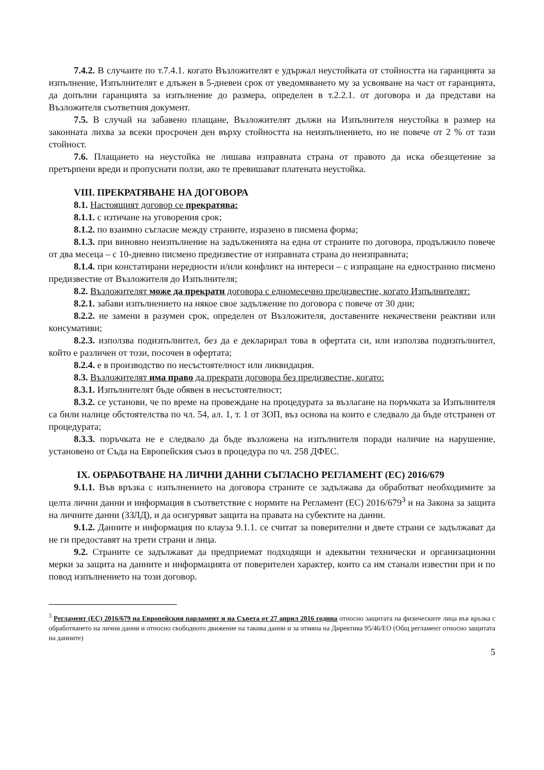7.4.2. В случаите по т.7.4.1. когато Възложителят е удържал неустойката от стойността на гаранцията за изпълнение, Изпълнителят е длъжен в 5-дневен срок от уведомяването му за усвояване на част от гаранцията, да допълни гаранцията за изпълнение до размера, определен в т.2.2.1. от договора и да представи на Възложителя съответния документ.
7.5. В случай на забавено плащане, Възложителят дължи на Изпълнителя неустойка в размер на законната лихва за всеки просрочен ден върху стойността на неизпълнението, но не повече от 2 % от тази стойност.
7.6. Плащането на неустойка не лишава изправната страна от правото да иска обезщетение за претърпени вреди и пропуснати ползи, ако те превишават платената неустойка.
VIII. ПРЕКРАТЯВАНЕ НА ДОГОВОРА
8.1. Настоящият договор се прекратява:
8.1.1. с изтичане на уговорения срок;
8.1.2. по взаимно съгласие между страните, изразено в писмена форма;
8.1.3. при виновно неизпълнение на задълженията на една от страните по договора, продължило повече от два месеца – с 10-дневно писмено предизвестие от изправната страна до неизправната;
8.1.4. при констатирани нередности и/или конфликт на интереси – с изпращане на едностранно писмено предизвестие от Възложителя до Изпълнителя;
8.2. Възложителят може да прекрати договора с едномесечно предизвестие, когато Изпълнителят:
8.2.1. забави изпълнението на някое свое задължение по договора с повече от 30 дни;
8.2.2. не замени в разумен срок, определен от Възложителя, доставените некачествени реактиви или консумативи;
8.2.3. използва подизпълнител, без да е декларирал това в офертата си, или използва подизпълнител, който е различен от този, посочен в офертата;
8.2.4. е в производство по несъстоятелност или ликвидация.
8.3. Възложителят има право да прекрати договора без предизвестие, когато:
8.3.1. Изпълнителят бъде обявен в несъстоятелност;
8.3.2. се установи, че по време на провеждане на процедурата за възлагане на поръчката за Изпълнителя са били налице обстоятелства по чл. 54, ал. 1, т. 1 от ЗОП, въз основа на които е следвало да бъде отстранен от процедурата;
8.3.3. поръчката не е следвало да бъде възложена на изпълнителя поради наличие на нарушение, установено от Съда на Европейския съюз в процедура по чл. 258 ДФЕС.
IX. ОБРАБОТВАНЕ НА ЛИЧНИ ДАННИ СЪГЛАСНО РЕГЛАМЕНТ (ЕС) 2016/679
9.1.1. Във връзка с изпълнението на договора страните се задължава да обработват необходимите за целта лични данни и информация в съответствие с нормите на Регламент (ЕС) 2016/679<sup>3</sup> и на Закона за защита на личните данни (ЗЗЛД), и да осигуряват защита на правата на субектите на данни.
9.1.2. Данните и информация по клауза 9.1.1. се считат за поверителни и двете страни се задължават да не ги предоставят на трети страни и лица.
9.2. Страните се задължават да предприемат подходящи и адекватни технически и организационни мерки за защита на данните и информацията от поверителен характер, които са им станали известни при и по повод изпълнението на този договор.
<sup>3</sup> Регламент (ЕС) 2016/679 на Европейския парламент и на Съвета от 27 април 2016 година относно защитата на физическите лица във връзка с обработването на лични данни и относно свободното движение на такива данни и за отмяна на Директива 95/46/ЕО (Общ регламент относно защитата на данните)
5